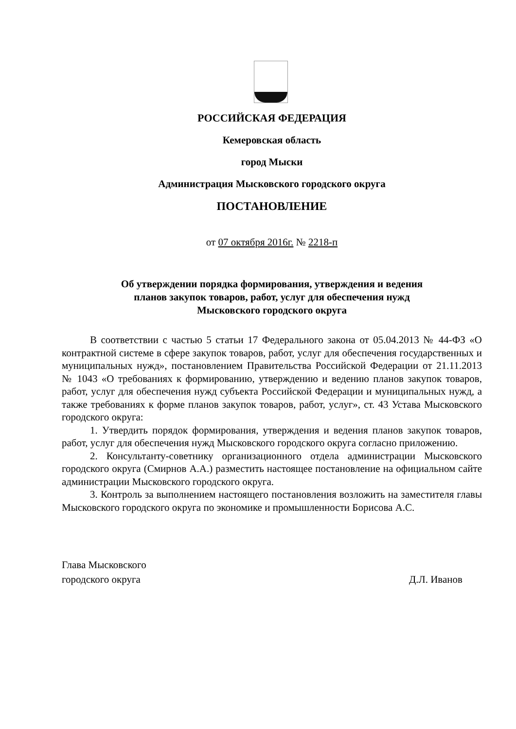РОССИЙСКАЯ ФЕДЕРАЦИЯ
Кемеровская область
город Мыски
Администрация Мысковского городского округа
ПОСТАНОВЛЕНИЕ
от 07 октября 2016г. № 2218-п
Об утверждении порядка формирования, утверждения и ведения
планов закупок товаров, работ, услуг для обеспечения нужд
Мысковского городского округа
В соответствии с частью 5 статьи 17 Федерального закона от 05.04.2013 № 44-ФЗ «О контрактной системе в сфере закупок товаров, работ, услуг для обеспечения государственных и муниципальных нужд», постановлением Правительства Российской Федерации от 21.11.2013 № 1043 «О требованиях к формированию, утверждению и ведению планов закупок товаров, работ, услуг для обеспечения нужд субъекта Российской Федерации и муниципальных нужд, а также требованиях к форме планов закупок товаров, работ, услуг», ст. 43 Устава Мысковского городского округа:
1. Утвердить порядок формирования, утверждения и ведения планов закупок товаров, работ, услуг для обеспечения нужд Мысковского городского округа согласно приложению.
2. Консультанту-советнику организационного отдела администрации Мысковского городского округа (Смирнов А.А.) разместить настоящее постановление на официальном сайте администрации Мысковского городского округа.
3. Контроль за выполнением настоящего постановления возложить на заместителя главы Мысковского городского округа по экономике и промышленности Борисова А.С.
Глава Мысковского
городского округа
Д.Л. Иванов